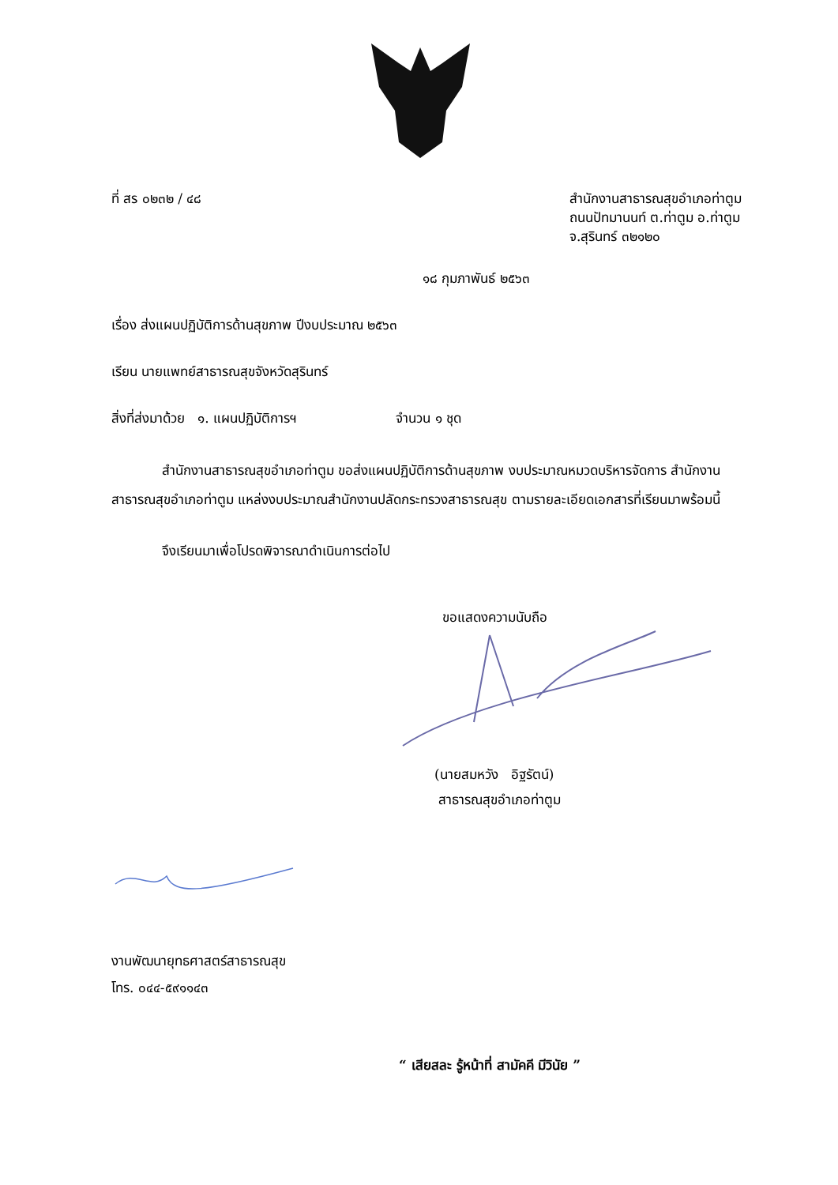ที่ สร ๐๒๓๒ / ๔๘ สำนักงานสาธารณสุขอำเภอท่าตูม
ถนนปัทมานนท์ ต.ท่าตูม อ.ท่าตูม
จ.สุรินทร์ ๓๒๑๒๐
๑๘ กุมภาพันธ์ ๒๕๖๓
เรื่อง ส่งแผนปฏิบัติการด้านสุขภาพ ปีงบประมาณ ๒๕๖๓
เรียน นายแพทย์สาธารณสุขจังหวัดสุรินทร์
สิ่งที่ส่งมาด้วย ๑. แผนปฏิบัติการฯ จำนวน ๑ ชุด
สำนักงานสาธารณสุขอำเภอท่าตูม ขอส่งแผนปฏิบัติการด้านสุขภาพ งบประมาณหมวดบริหารจัดการ สำนักงานสาธารณสุขอำเภอท่าตูม แหล่งงบประมาณสำนักงานปลัดกระทรวงสาธารณสุข ตามรายละเอียดเอกสารที่เรียนมาพร้อมนี้
จึงเรียนมาเพื่อโปรดพิจารณาดำเนินการต่อไป
ขอแสดงความนับถือ
(นายสมหวัง อิฐรัตน์)
สาธารณสุขอำเภอท่าตูม
งานพัฒนายุทธศาสตร์สาธารณสุข
โทร. ๐๔๔-๕๙๑๑๔๓
“ เสียสละ รู้หน้าที่ สามัคคี มีวินัย ”